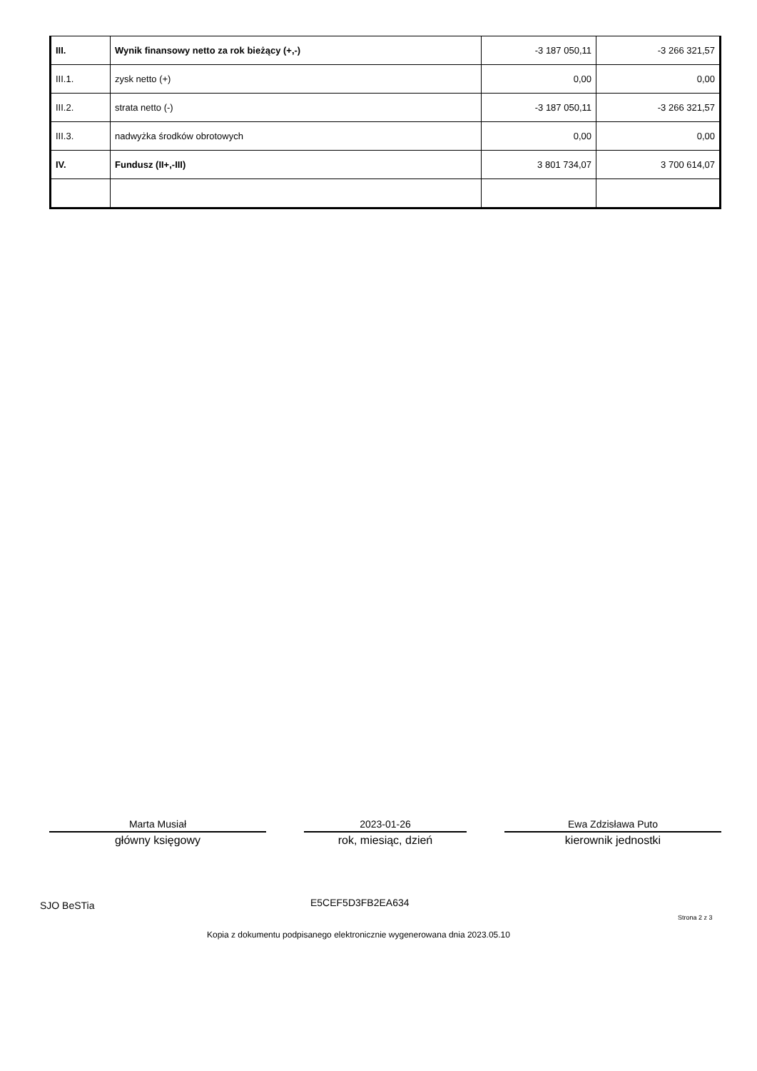| III. | Wynik finansowy netto za rok bieżący (+,-) | -3 187 050,11 | -3 266 321,57 |
| III.1. | zysk netto (+) | 0,00 | 0,00 |
| III.2. | strata netto (-) | -3 187 050,11 | -3 266 321,57 |
| III.3. | nadwyżka środków obrotowych | 0,00 | 0,00 |
| IV. | Fundusz (II+,-III) | 3 801 734,07 | 3 700 614,07 |
Marta Musiał
główny księgowy
2023-01-26
rok, miesiąc, dzień
Ewa Zdzisława Puto
kierownik jednostki
SJO BeSTia E5CEF5D3FB2EA634
Strona 2 z 3
Kopia z dokumentu podpisanego elektronicznie wygenerowana dnia 2023.05.10